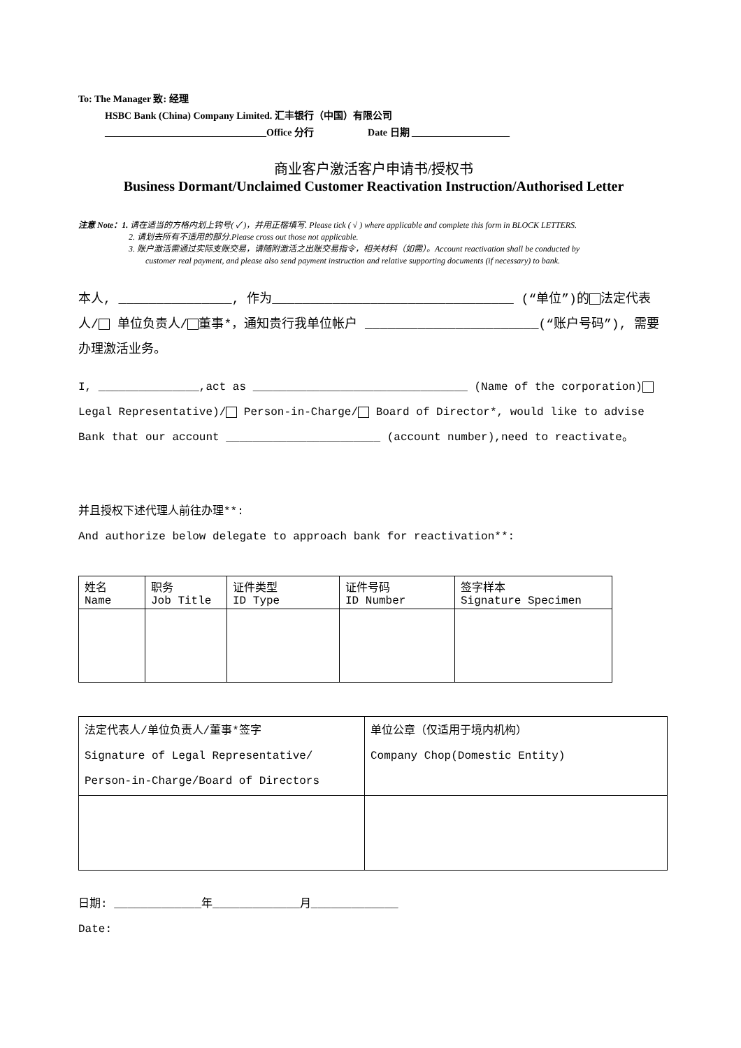To: The Manager 致: 经理
HSBC Bank (China) Company Limited. 汇丰银行（中国）有限公司
_________________________________Office 分行 Date 日期 ____________________
商业客户激活客户申请书/授权书
Business Dormant/Unclaimed Customer Reactivation Instruction/Authorised Letter
注意 Note：1. 请在适当的方格内划上钩号( ✓ )，并用正楷填写. Please tick ( √ ) where applicable and complete this form in BLOCK LETTERS.
2. 请划去所有不适用的部分.Please cross out those not applicable.
3. 账户激活需通过实际支账交易，请随附激活之出账交易指令，相关材料（如需）。Account reactivation shall be conducted by
customer real payment, and please also send payment instruction and relative supporting documents (if necessary) to bank.
本人, _______________, 作为________________________________ (“单位”)的 法定代表人/ 单位负责人/ 董事*，通知贵行我单位帐户 _______________________(“账户号码”), 需要办理激活业务。
I, _______________,act as ________________________________ (Name of the corporation) Legal Representative)/ Person-in-Charge/ Board of Director*, would like to advise Bank that our account _______________________ (account number),need to reactivate。
并且授权下述代理人前往办理**:
And authorize below delegate to approach bank for reactivation**:
| 姓名 Name | 职务 Job Title | 证件类型 ID Type | 证件号码 ID Number | 签字样本 Signature Specimen |
| 法定代表人/单位负责人/董事*签字 Signature of Legal Representative/ Person-in-Charge/Board of Directors | 单位公章（仅适用于境内机构） Company Chop(Domestic Entity) |
日期: _____________年_____________月_____________
Date: